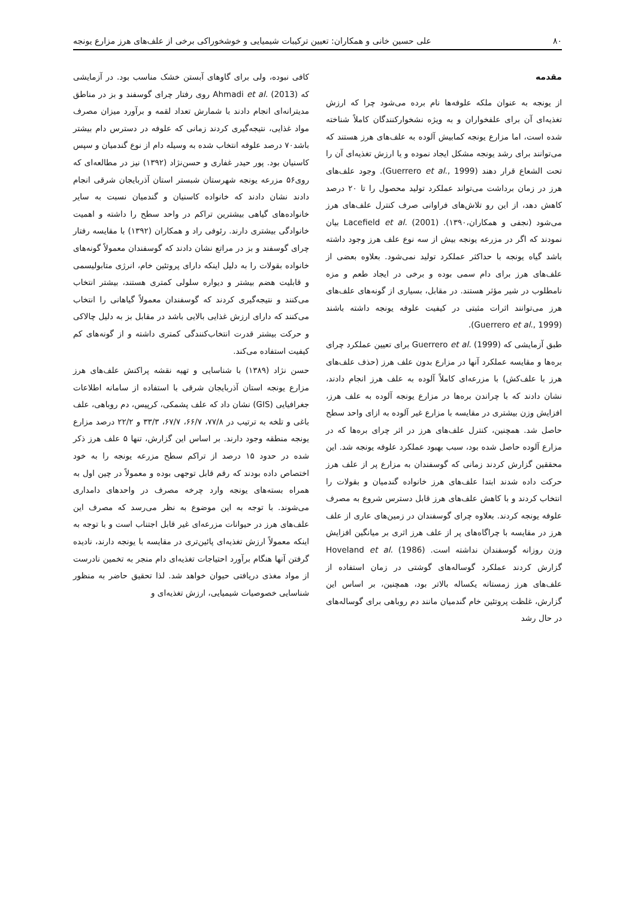۸۰ علی حسین خانی و همکاران: تعیین ترکیبات شیمیایی و خوشخوراکی برخی از علف‌های هرز مزارع یونجه
مقدمه
از یونجه به عنوان ملکه علوفه‌ها نام برده می‌شود چرا که ارزش تغذیه‌ای آن برای علفخواران و به ویژه نشخوارکنندگان کاملاً شناخته شده است، اما مزارع یونجه کمابیش آلوده به علف‌های هرز هستند که می‌توانند برای رشد یونجه مشکل ایجاد نموده و یا ارزش تغذیه‌ای آن را تحت الشعاع قرار دهند (Guerrero et al., 1999). وجود علف‌های هرز در زمان برداشت می‌تواند عملکرد تولید محصول را تا ۲۰ درصد کاهش دهد، از این رو تلاش‌های فراوانی صرف کنترل علف‌های هرز می‌شود (نجفی و همکاران،۱۳۹۰). Lacefield et al. (2001) بیان نمودند که اگر در مزرعه یونجه بیش از سه نوع علف هرز وجود داشته باشد گیاه یونجه با حداکثر عملکرد تولید نمی‌شود. بعلاوه بعضی از علف‌های هرز برای دام سمی بوده و برخی در ایجاد طعم و مزه نامطلوب در شیر مؤثر هستند. در مقابل، بسیاری از گونه‌های علف‌های هرز می‌توانند اثرات مثبتی در کیفیت علوفه یونجه داشته باشند (Guerrero et al., 1999).
طبق آزمایشی که Guerrero et al. (1999) برای تعیین عملکرد چرای بره‌ها و مقایسه عملکرد آنها در مزارع بدون علف هرز (حذف علف‌های هرز با علف‌کش) با مزرعه‌ای کاملاً آلوده به علف هرز انجام دادند، نشان دادند که با چراندن بره‌ها در مزارع یونجه آلوده به علف هرز، افزایش وزن بیشتری در مقایسه با مزارع غیر آلوده به ازای واحد سطح حاصل شد. همچنین، کنترل علف‌های هرز در اثر چرای بره‌ها که در مزارع آلوده حاصل شده بود، سبب بهبود عملکرد علوفه یونجه شد. این محققین گزارش کردند زمانی که گوسفندان به مزارع پر از علف هرز حرکت داده شدند ابتدا علف‌های هرز خانواده گندمیان و بقولات را انتخاب کردند و با کاهش علف‌های هرز قابل دسترس شروع به مصرف علوفه یونجه کردند. بعلاوه چرای گوسفندان در زمین‌های عاری از علف هرز در مقایسه با چراگاه‌های پر از علف هرز اثری بر میانگین افزایش وزن روزانه گوسفندان نداشته است. Hoveland et al. (1986) گزارش کردند عملکرد گوساله‌های گوشتی در زمان استفاده از علف‌های هرز زمستانه یکساله بالاتر بود، همچنین، بر اساس این گزارش، غلظت پروتئین خام گندمیان مانند دم روباهی برای گوساله‌های در حال رشد
کافی نبوده، ولی برای گاوهای آبستن خشک مناسب بود. در آزمایشی که Ahmadi et al. (2013) روی رفتار چرای گوسفند و بز در مناطق مدیترانه‌ای انجام دادند با شمارش تعداد لقمه و برآورد میزان مصرف مواد غذایی، نتیجه‌گیری کردند زمانی که علوفه در دسترس دام بیشتر باشد۷۰ درصد علوفه انتخاب شده به وسیله دام از نوع گندمیان و سپس کاسنیان بود. پور حیدر غفاری و حسن‌نژاد (۱۳۹۲) نیز در مطالعه‌ای که روی۵۶ مزرعه یونجه شهرستان شبستر استان آذربایجان شرقی انجام دادند نشان دادند که خانواده کاسنیان و گندمیان نسبت به سایر خانواده‌های گیاهی بیشترین تراکم در واحد سطح را داشته و اهمیت خانوادگی بیشتری دارند. رئوفی راد و همکاران (۱۳۹۲) با مقایسه رفتار چرای گوسفند و بز در مراتع نشان دادند که گوسفندان معمولاً گونه‌های خانواده بقولات را به دلیل اینکه دارای پروتئین خام، انرژی متابولیسمی و قابلیت هضم بیشتر و دیواره سلولی کمتری هستند، بیشتر انتخاب می‌کنند و نتیجه‌گیری کردند که گوسفندان معمولاً گیاهانی را انتخاب می‌کنند که دارای ارزش غذایی بالایی باشد در مقابل بز به دلیل چالاکی و حرکت بیشتر قدرت انتخاب‌کنندگی کمتری داشته و از گونه‌های کم کیفیت استفاده می‌کند.
حسن نژاد (۱۳۸۹) با شناسایی و تهیه نقشه پراکنش علف‌های هرز مزارع یونجه استان آذربایجان شرقی با استفاده از سامانه اطلاعات جغرافیایی (GIS) نشان داد که علف پشمکی، کرپیس، دم روباهی، علف باغی و تلخه به ترتیب در ۷۷/۸، ۶۶/۷، ۶۷/۷، ۳۳/۳ و ۲۲/۲ درصد مزارع یونجه منطقه وجود دارند. بر اساس این گزارش، تنها ۵ علف هرز ذکر شده در حدود ۱۵ درصد از تراکم سطح مزرعه یونجه را به خود اختصاص داده بودند که رقم قابل توجهی بوده و معمولاً در چین اول به همراه بسته‌های یونجه وارد چرخه مصرف در واحدهای دامداری می‌شوند. با توجه به این موضوع به نظر می‌رسد که مصرف این علف‌های هرز در حیوانات مزرعه‌ای غیر قابل اجتناب است و با توجه به اینکه معمولاً ارزش تغذیه‌ای پائین‌تری در مقایسه با یونجه دارند، نادیده گرفتن آنها هنگام برآورد احتیاجات تغذیه‌ای دام منجر به تخمین نادرست از مواد مغذی دریافتی حیوان خواهد شد. لذا تحقیق حاضر به منظور شناسایی خصوصیات شیمیایی، ارزش تغذیه‌ای و